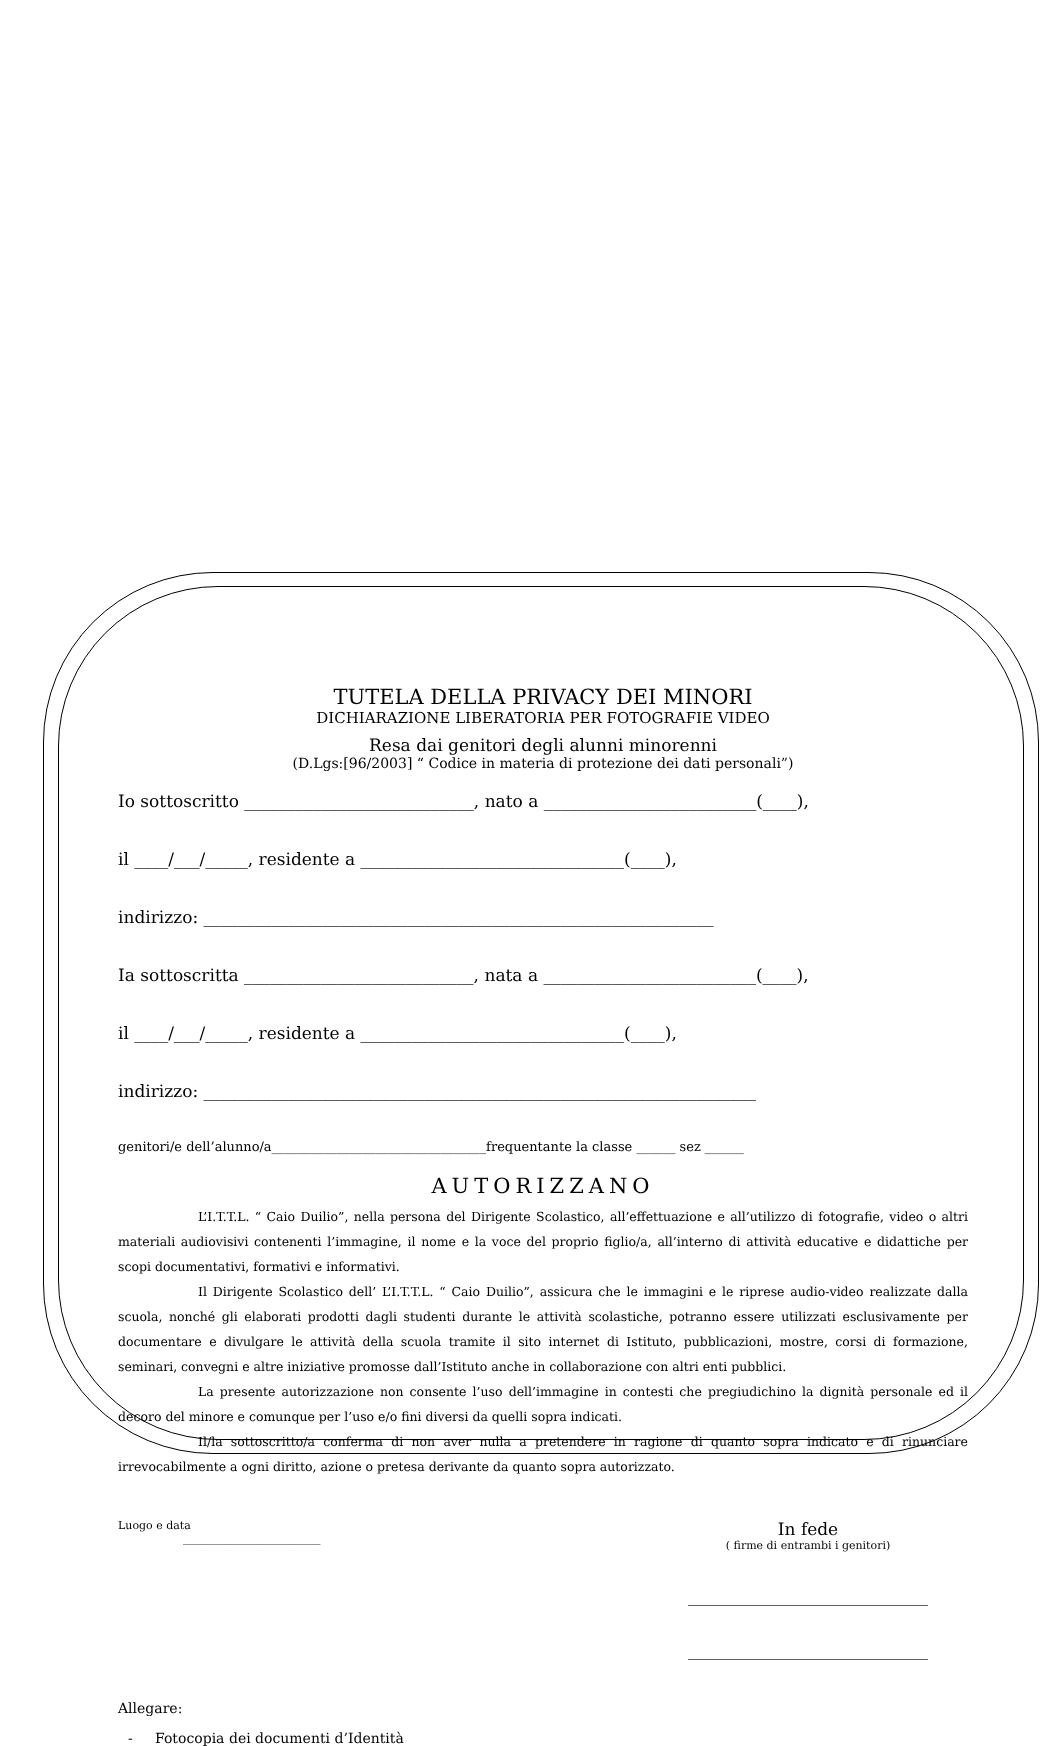TUTELA DELLA PRIVACY DEI MINORI
DICHIARAZIONE LIBERATORIA PER FOTOGRAFIE VIDEO
Resa dai genitori degli alunni minorenni
(D.Lgs:[96/2003] “ Codice in materia di protezione dei dati personali”)
Io sottoscritto ___________________________, nato a _________________________(____),
il ____/___/_____, residente a _______________________________(____),
indirizzo: ____________________________________________________________
Ia sottoscritta ___________________________, nata a _________________________(____),
il ____/___/_____, residente a _______________________________(____),
indirizzo: _________________________________________________________________
genitori/e dell’alunno/a_________________________________frequentante la classe ______ sez ______
AUTORIZZANO
L’I.T.T.L. “ Caio Duilio”, nella persona del Dirigente Scolastico, all’effettuazione e all’utilizzo di fotografie, video o altri materiali audiovisivi contenenti l’immagine, il nome e la voce del proprio figlio/a, all’interno di attività educative e didattiche per scopi documentativi, formativi e informativi.
Il Dirigente Scolastico dell’ L’I.T.T.L. “ Caio Duilio”, assicura che le immagini e le riprese audio-video realizzate dalla scuola, nonché gli elaborati prodotti dagli studenti durante le attività scolastiche, potranno essere utilizzati esclusivamente per documentare e divulgare le attività della scuola tramite il sito internet di Istituto, pubblicazioni, mostre, corsi di formazione, seminari, convegni e altre iniziative promosse dall’Istituto anche in collaborazione con altri enti pubblici.
La presente autorizzazione non consente l’uso dell’immagine in contesti che pregiudichino la dignità personale ed il decoro del minore e comunque per l’uso e/o fini diversi da quelli sopra indicati.
Il/la sottoscritto/a conferma di non aver nulla a pretendere in ragione di quanto sopra indicato e di rinunciare irrevocabilmente a ogni diritto, azione o pretesa derivante da quanto sopra autorizzato.
Luogo e data
_________________________
In fede
( firme di entrambi i genitori)
______________________________
______________________________
Allegare:
- Fotocopia dei documenti d’Identità